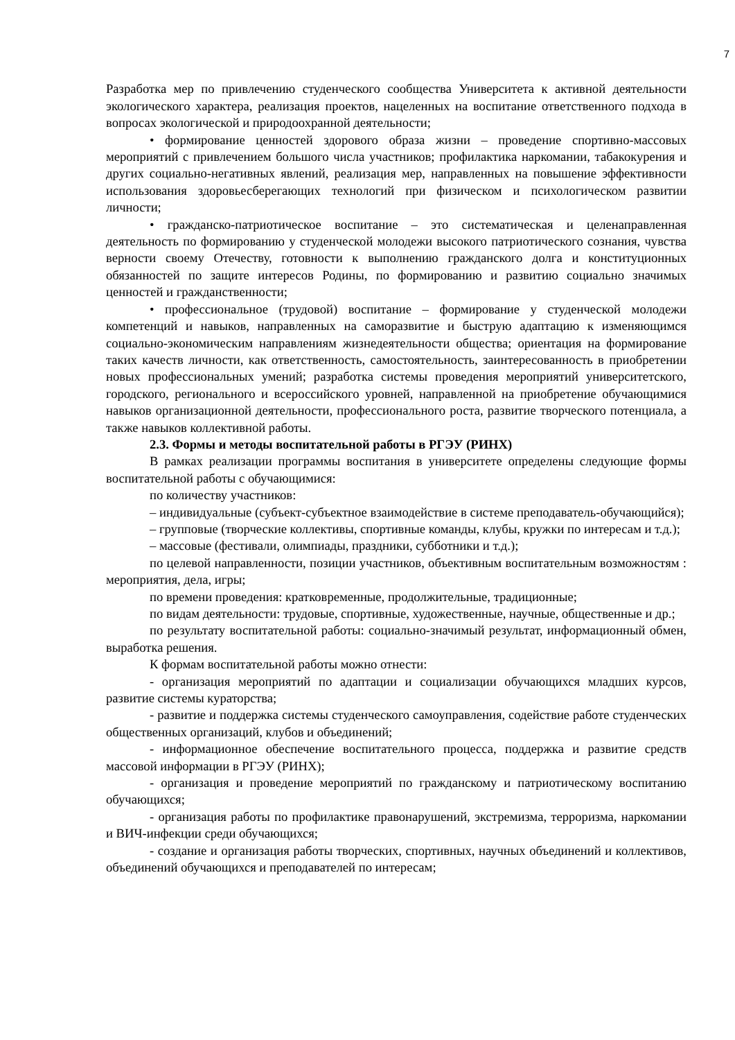7
Разработка мер по привлечению студенческого сообщества Университета к активной деятельности экологического характера, реализация проектов, нацеленных на воспитание ответственного подхода в вопросах экологической и природоохранной деятельности;
• формирование ценностей здорового образа жизни – проведение спортивно-массовых мероприятий с привлечением большого числа участников; профилактика наркомании, табакокурения и других социально-негативных явлений, реализация мер, направленных на повышение эффективности использования здоровьесберегающих технологий при физическом и психологическом развитии личности;
• гражданско-патриотическое воспитание – это систематическая и целенаправленная деятельность по формированию у студенческой молодежи высокого патриотического сознания, чувства верности своему Отечеству, готовности к выполнению гражданского долга и конституционных обязанностей по защите интересов Родины, по формированию и развитию социально значимых ценностей и гражданственности;
• профессиональное (трудовой) воспитание – формирование у студенческой молодежи компетенций и навыков, направленных на саморазвитие и быструю адаптацию к изменяющимся социально-экономическим направлениям жизнедеятельности общества; ориентация на формирование таких качеств личности, как ответственность, самостоятельность, заинтересованность в приобретении новых профессиональных умений; разработка системы проведения мероприятий университетского, городского, регионального и всероссийского уровней, направленной на приобретение обучающимися навыков организационной деятельности, профессионального роста, развитие творческого потенциала, а также навыков коллективной работы.
2.3. Формы и методы воспитательной работы в РГЭУ (РИНХ)
В рамках реализации программы воспитания в университете определены следующие формы воспитательной работы с обучающимися:
по количеству участников:
– индивидуальные (субъект-субъектное взаимодействие в системе преподаватель-обучающийся);
– групповые (творческие коллективы, спортивные команды, клубы, кружки по интересам и т.д.);
– массовые (фестивали, олимпиады, праздники, субботники и т.д.);
по целевой направленности, позиции участников, объективным воспитательным возможностям : мероприятия, дела, игры;
по времени проведения: кратковременные, продолжительные, традиционные;
по видам деятельности: трудовые, спортивные, художественные, научные, общественные и др.;
по результату воспитательной работы: социально-значимый результат, информационный обмен, выработка решения.
К формам воспитательной работы можно отнести:
- организация мероприятий по адаптации и социализации обучающихся младших курсов, развитие системы кураторства;
- развитие и поддержка системы студенческого самоуправления, содействие работе студенческих общественных организаций, клубов и объединений;
- информационное обеспечение воспитательного процесса, поддержка и развитие средств массовой информации в РГЭУ (РИНХ);
- организация и проведение мероприятий по гражданскому и патриотическому воспитанию обучающихся;
- организация работы по профилактике правонарушений, экстремизма, терроризма, наркомании и ВИЧ-инфекции среди обучающихся;
- создание и организация работы творческих, спортивных, научных объединений и коллективов, объединений обучающихся и преподавателей по интересам;